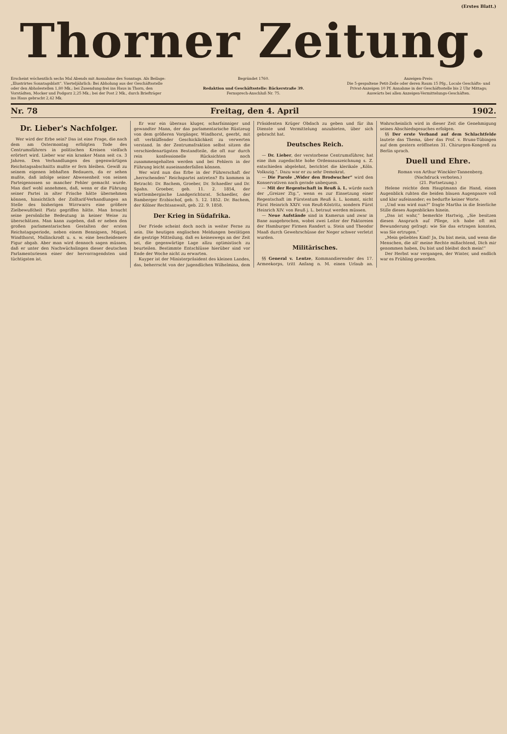(Erstes Blatt.)
Thorner Zeitung.
Erscheint wöchentlich sechs Mal Abends mit Ausnahme des Sonntags. Als Beilage: „Illustrirtes Sonntagsblatt“. Vierteljährlich: Bei Abholung aus der Geschäftsstelle oder den Abholestellen 1,80 Mk.; bei Zusendung frei ins Haus in Thorn, den Vorstädten, Mocker und Podgorz 2,25 Mk.; bei der Post 2 Mk., durch Briefträger ins Haus gebracht 2,42 Mk.
Begründet 1760.
Redaktion und Geschäftsstelle: Bäckerstraße 39.
Fernsprech-Anschluß Nr. 75.
Anzeigen-Preis:
Die 5-gespaltene Petit-Zeile oder deren Raum 15 Pfg., Locale Geschäfts- und Privat-Anzeigen 10 Pf. Annahme in der Geschäftsstelle bis 2 Uhr Mittags; Auswärts bei allen Anzeigen-Vermittelungs-Geschäften.
Nr. 78 Freitag, den 4. April 1902.
Dr. Lieber's Nachfolger.
Wer wird der Erbe sein? Das ist eine Frage, die nach dem am Ostermontag erfolgten Tode des Centrumsführers in politischen Kreisen vielfach erörtert wird. Lieber war ein kranker Mann seit ca. 3 Jahren. Den Verhandlungen des gegenwärtigen Reichstagsabschnitts mußte er fern bleiben. Gewiß zu seinem eigenen lebhaften Bedauern, da er sehen mußte, daß infolge seiner Abwesenheit von seinen Parteigenossen so mancher Fehler gemacht wurde. Man darf wohl annehmen, daß, wenn er die Führung seiner Partei in alter Frische hätte übernehmen können, hinsichtlich der Zolltarif-Verhandlungen an Stelle des bisherigen Wirrwarrs eine größere Zielbewußtheit Platz gegriffen hätte. Man braucht seine persönliche Bedeutung in keiner Weise zu überschätzen. Man kann zugeben, daß er neben den großen parlamentarischen Gestalten der ersten Reichstagsperiode, neben einem Bennigsen, Miquel, Windthorst, Mallinckrodt u. s. w. eine bescheidenere Figur abgab. Aber man wird dennoch sagen müssen, daß er unter den Nachwüchslingen dieser deutschen Parlamentsriesen einer der hervorragendsten und tüchtigsten ist.
Er war ein überaus kluger, scharfsinniger und gewandter Mann, der das parlamentarische Rüstzeug von dem größeren Vorgänger, Windhorst, geerbt, mit oft verblüffender Geschicklichkeit zu verwerten verstand. In der Zentrumsfraktion selbst sitzen die verschiedenartigsten Bestandteile, die oft nur durch rein konfessionelle Rücksichten noch zusammengehalten werden und bei Fehlern in der Führung leicht auseinanderfallen können.
Wer wird nun das Erbe in der Führerschaft der „herrschenden“ Reichspartei antreten? Es kommen in Betracht: Dr. Bachem, Groeber, Dr. Schaedler und Dr. Spahn. Groeber, geb. 11. 2. 1854, der württembergische Landgerichtsrat. Schaedler, der Bamberger Erzbischof, geb. 5. 12. 1852. Dr. Bachem, der Kölner Rechtsanwalt, geb. 22. 9. 1858.
Der Krieg in Südafrika.
Der Friede scheint doch noch in weiter Ferne zu sein. Die heutigen englischen Meldungen bestätigen die gestrige Mitteilung, daß es keineswegs an der Zeit sei, die gegenwärtige Lage allzu optimistisch zu beurteilen. Bestimmte Entschlüsse hierüber sind vor Ende der Woche nicht zu erwarten.
Kuyper ist der Ministerpräsident des kleinen Landes, das, beherrscht von der jugendlichen Wilhelmina, dem Präsidenten Krüger Obdach zu geben und für ihn Dienste und Vermittelung anzubieten, über sich gebracht hat.
Deutsches Reich.
— Dr. Lieber, der verstorbene Centrumsführer, hat eine ihm zugedachte hohe Ordensauszeichnung s. Z. entschieden abgelehnt, berichtet die klerikale „Köln. Volkszig.“. Dazu war er zu sehr Demokrat.
— Die Parole „Wider den Brodwucher“ wird den Konservativen nach gerade unbequem.
— Mit der Regentschaft in Reuß ä. L. würde nach der „Greizer Ztg.“, wenn es zur Einsetzung einer Regentschaft im Fürstentum Reuß ä. L. kommt, nicht Fürst Heinrich XXIV. von Reuß-Köstritz, sondern Fürst Heinrich XIV. von Reuß j. L. betraut werden müssen.
— Neue Aufstände sind in Kamerun und zwar in Bane ausgebrochen, wobei zwei Leiter der Faktoreien der Hamburger Firmen Randert u. Stein und Theodor Maaß durch Gewehrschüsse der Neger schwer verletzt wurden.
Militärisches.
§§ General v. Lentze, Kommandierender des 17. Armeekorps, tritt Anfang n. M. einen Urlaub an. Wahrscheinlich wird in dieser Zeit die Genehmigung seines Abschiedsgesuches erfolgen.
§§ Der erste Verband auf dem Schlachtfelde lautete das Thema, über das Prof. v. Bruns-Tübingen auf dem gestern eröffneten 31. Chirurgen-Kongreß zu Berlin sprach.
Duell und Ehre.
Roman von Arthur Winckler-Tannenberg.
(Nachdruck verboten.)
(21. Fortsetzung.)
Helene reichte dem Hauptmann die Hand, einen Augenblick ruhten die beiden blauen Augenpaare voll und klar aufeinander; es bedurfte keiner Worte.
„Und was wird nun?“ fragte Martha in die feierliche Stille dieses Augenblickes hinein.
„Das ist wahr,“ bemerkte Hartwig, „Sie besitzen diesen Anspruch auf Pflege, ich habe oft mit Bewunderung gefragt: wie Sie das ertragen konnten, was Sie ertrugen.“
„Mein geliebtes Kind! Ja, Du bist mein, und wenn die Menschen, die all' meine Rechte mißachtend, Dich mir genommen haben, Du bist und bleibst doch mein!“
Der Herbst war vergangen, der Winter, und endlich war es Frühling geworden.